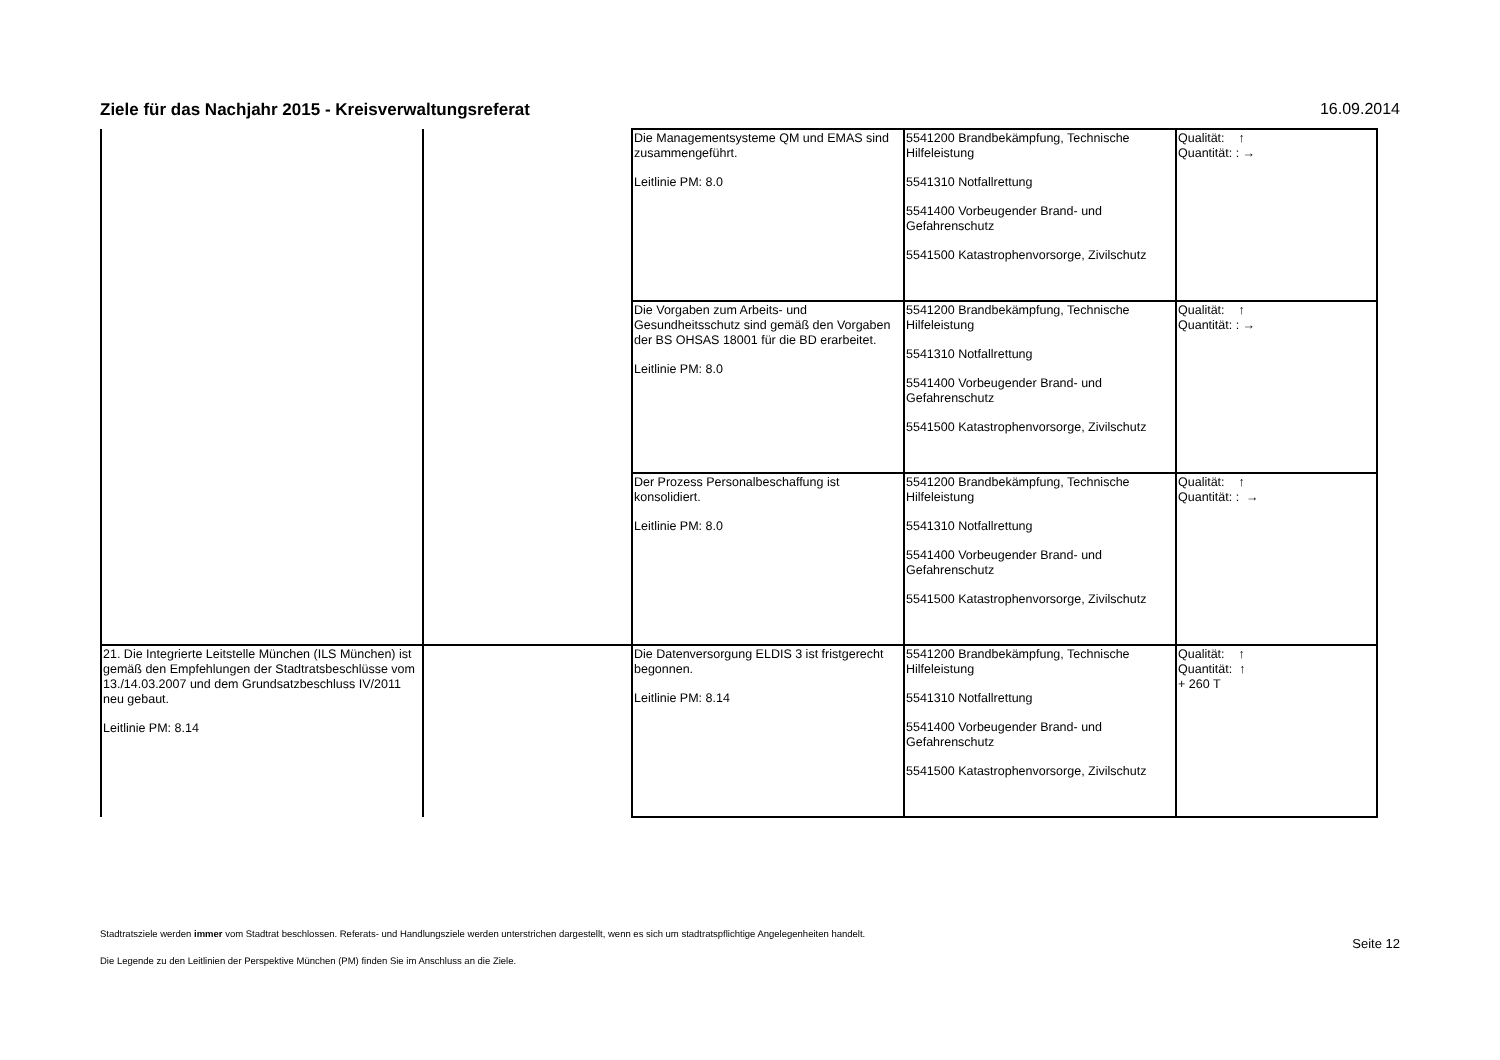Ziele für das Nachjahr 2015 - Kreisverwaltungsreferat 16.09.2014
| | | Die Managementsysteme QM und EMAS sind zusammengeführt. Leitlinie PM: 8.0 | 5541200 Brandbekämpfung, Technische Hilfeleistung 5541310 Notfallrettung 5541400 Vorbeugender Brand- und Gefahrenschutz 5541500 Katastrophenvorsorge, Zivilschutz | Qualität: ↑ Quantität: : → |
| | | Die Vorgaben zum Arbeits- und Gesundheitsschutz sind gemäß den Vorgaben der BS OHSAS 18001 für die BD erarbeitet. Leitlinie PM: 8.0 | 5541200 Brandbekämpfung, Technische Hilfeleistung 5541310 Notfallrettung 5541400 Vorbeugender Brand- und Gefahrenschutz 5541500 Katastrophenvorsorge, Zivilschutz | Qualität: ↑ Quantität: : → |
| | | Der Prozess Personalbeschaffung ist konsolidiert. Leitlinie PM: 8.0 | 5541200 Brandbekämpfung, Technische Hilfeleistung 5541310 Notfallrettung 5541400 Vorbeugender Brand- und Gefahrenschutz 5541500 Katastrophenvorsorge, Zivilschutz | Qualität: ↑ Quantität: : → |
| 21. Die Integrierte Leitstelle München (ILS München) ist gemäß den Empfehlungen der Stadtratsbeschlüsse vom 13./14.03.2007 und dem Grundsatzbeschluss IV/2011 neu gebaut. Leitlinie PM: 8.14 | | Die Datenversorgung ELDIS 3 ist fristgerecht begonnen. Leitlinie PM: 8.14 | 5541200 Brandbekämpfung, Technische Hilfeleistung 5541310 Notfallrettung 5541400 Vorbeugender Brand- und Gefahrenschutz 5541500 Katastrophenvorsorge, Zivilschutz | Qualität: ↑ Quantität: ↑ + 260 T |
Stadtratsziele werden immer vom Stadtrat beschlossen. Referats- und Handlungsziele werden unterstrichen dargestellt, wenn es sich um stadtratspflichtige Angelegenheiten handelt.
Die Legende zu den Leitlinien der Perspektive München (PM) finden Sie im Anschluss an die Ziele.
Seite 12